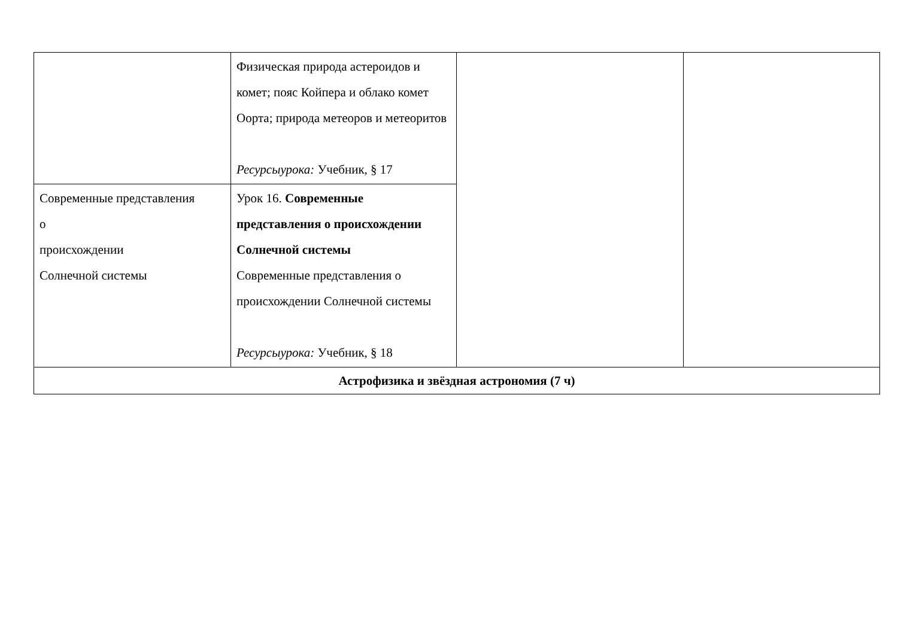| | Физическая природа астероидов и комет; пояс Койпера и облако комет Оорта; природа метеоров и метеоритов Ресурсыурока: Учебник, § 17 | | |
| Современные представления о происхождении Солнечной системы | Урок 16. Современные представления о происхождении Солнечной системы Современные представления о происхождении Солнечной системы Ресурсыурока: Учебник, § 18 | | |
| Астрофизика и звёздная астрономия (7 ч) | | | |